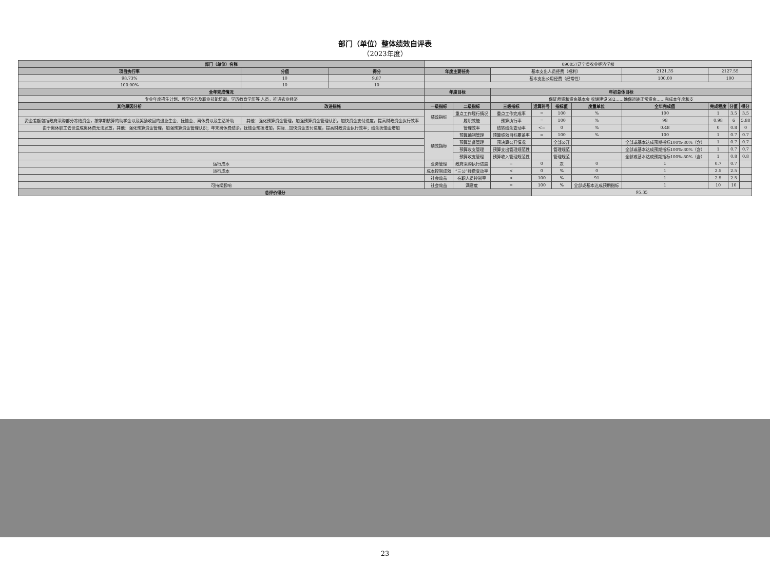部门（单位）整体绩效自评表
（2023年度）
| 部门（单位）名称 | | | 090057辽宁省农业经济学校 | | | | | | | | | |
| 项目执行率 | 分值 | 得分 | 年度主要任务 | | 基本支出人员经费（福利） | | | | 2121.35 | 2127.55 | | |
| 98.73% | 10 | 9.87 | | | 基本支出公用经费（经常性） | | | | 100.00 | 100 | | |
| 100.00% | 10 | 10 | | | | | | | | | | |
| 全年完成情况 | | | 年度目标 | | 年初总体目标 | | | | | | | |
| 专业年度招生计划、教学任务及职业技能培训，学历教育学历等 人员，推进农业经济 | | | | | 保证师资和资金基本金 收储建设582……确保运转正常资金……完成本年度和支 | | | | | | | |
| 其他原因分析 | 改进措施 | | 一级指标 | 二级指标 | 三级指标 | 运算符号 | 指标值 | 度量单位 | 全年完成值 | 完成程度 | 分值 | 得分 |
| | | | 绩效指标 | 重点工作履行情况 | 重点工作完成率 | = | 100 | % | 100 | 1 | 3.5 | 3.5 |
| 资金差额包括政府采购部分冻结资金，按学期核算的助学金以及奖励收回的退业生金、抚恤金、离休费以及生活补助 | 其他：强化预算资金管理，加强预算资金管理认识，加快资金支付进度，提高财政资金执行效率 | | | 履职效能 | 预算执行率 | = | 100 | % | 98 | 0.98 | 6 | 5.88 |
| 由于离休职工去世造成离休费无法发放，其他：强化预算资金管理，加强预算资金管理认识；年末离休费结余，抚恤金预拨增加，实际…加快资金支付进度，提高财政资金执行效率；结余抚恤金增加 | | | | 管理效率 | 结转结余变动率 | <= | 0 | % | 0.48 | 0 | 0.8 | 0 |
| | | | 绩效指标 | 预算编制管理 | 预算绩效目标覆盖率 | = | 100 | % | 100 | 1 | 0.7 | 0.7 |
| | | | | 预算监督管理 | 预决算公开情况 | | 全部公开 | | 全部或基本达成预期指标100%-80%（含） | 1 | 0.7 | 0.7 |
| | | | | 预算收支管理 | 预算支出管理规范性 | | 管理规范 | | 全部或基本达成预期指标100%-80%（含） | 1 | 0.7 | 0.7 |
| | | | | 预算收支管理 | 预算收入管理规范性 | | 管理规范 | | 全部或基本达成预期指标100%-80%（含） | 1 | 0.8 | 0.8 |
| 运行成本 | | | 业务管理 | 政府采购执行进度 | = | 0 | 次 | 0 | 1 | 0.7 | 0.7 | |
| 运行成本 | | | 成本控制成效 | “三公”经费变动率 | < | 0 | % | 0 | 1 | 2.5 | 2.5 | |
| | | | 社会效益 | 在职人员控制率 | < | 100 | % | 91 | 1 | 2.5 | 2.5 | |
| 可持续影响 | | | 社会效益 | 满意度 | = | 100 | % | 全部或基本达成预期指标 | 1 | 10 | 10 | |
| 总评价得分 | | | | | | 95.35 | | | | | | |
23